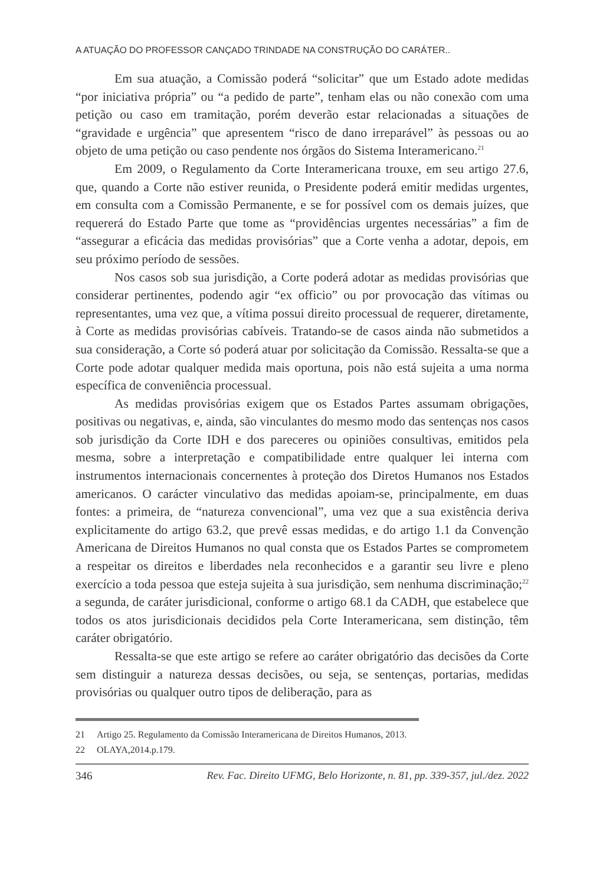A ATUAÇÃO DO PROFESSOR CANÇADO TRINDADE NA CONSTRUÇÃO DO CARÁTER..
Em sua atuação, a Comissão poderá “solicitar” que um Estado adote medidas “por iniciativa própria” ou “a pedido de parte”, tenham elas ou não conexão com uma petição ou caso em tramitação, porém deverão estar relacionadas a situações de “gravidade e urgência” que apresentem “risco de dano irreparável” às pessoas ou ao objeto de uma petição ou caso pendente nos órgãos do Sistema Interamericano.<sup>21</sup>
Em 2009, o Regulamento da Corte Interamericana trouxe, em seu artigo 27.6, que, quando a Corte não estiver reunida, o Presidente poderá emitir medidas urgentes, em consulta com a Comissão Permanente, e se for possível com os demais juízes, que requererá do Estado Parte que tome as “providências urgentes necessárias” a fim de “assegurar a eficácia das medidas provisórias” que a Corte venha a adotar, depois, em seu próximo período de sessões.
Nos casos sob sua jurisdição, a Corte poderá adotar as medidas provisórias que considerar pertinentes, podendo agir “ex officio” ou por provocação das vítimas ou representantes, uma vez que, a vítima possui direito processual de requerer, diretamente, à Corte as medidas provisórias cabíveis. Tratando-se de casos ainda não submetidos a sua consideração, a Corte só poderá atuar por solicitação da Comissão. Ressalta-se que a Corte pode adotar qualquer medida mais oportuna, pois não está sujeita a uma norma específica de conveniência processual.
As medidas provisórias exigem que os Estados Partes assumam obrigações, positivas ou negativas, e, ainda, são vinculantes do mesmo modo das sentenças nos casos sob jurisdição da Corte IDH e dos pareceres ou opiniões consultivas, emitidos pela mesma, sobre a interpretação e compatibilidade entre qualquer lei interna com instrumentos internacionais concernentes à proteção dos Diretos Humanos nos Estados americanos. O carácter vinculativo das medidas apoiam-se, principalmente, em duas fontes: a primeira, de “natureza convencional”, uma vez que a sua existência deriva explicitamente do artigo 63.2, que prevê essas medidas, e do artigo 1.1 da Convenção Americana de Direitos Humanos no qual consta que os Estados Partes se comprometem a respeitar os direitos e liberdades nela reconhecidos e a garantir seu livre e pleno exercício a toda pessoa que esteja sujeita à sua jurisdição, sem nenhuma discriminação;<sup>22</sup> a segunda, de caráter jurisdicional, conforme o artigo 68.1 da CADH, que estabelece que todos os atos jurisdicionais decididos pela Corte Interamericana, sem distinção, têm caráter obrigatório.
Ressalta-se que este artigo se refere ao caráter obrigatório das decisões da Corte sem distinguir a natureza dessas decisões, ou seja, se sentenças, portarias, medidas provisórias ou qualquer outro tipos de deliberação, para as
21 Artigo 25. Regulamento da Comissão Interamericana de Direitos Humanos, 2013.
22 OLAYA,2014.p.179.
346 Rev. Fac. Direito UFMG, Belo Horizonte, n. 81, pp. 339-357, jul./dez. 2022